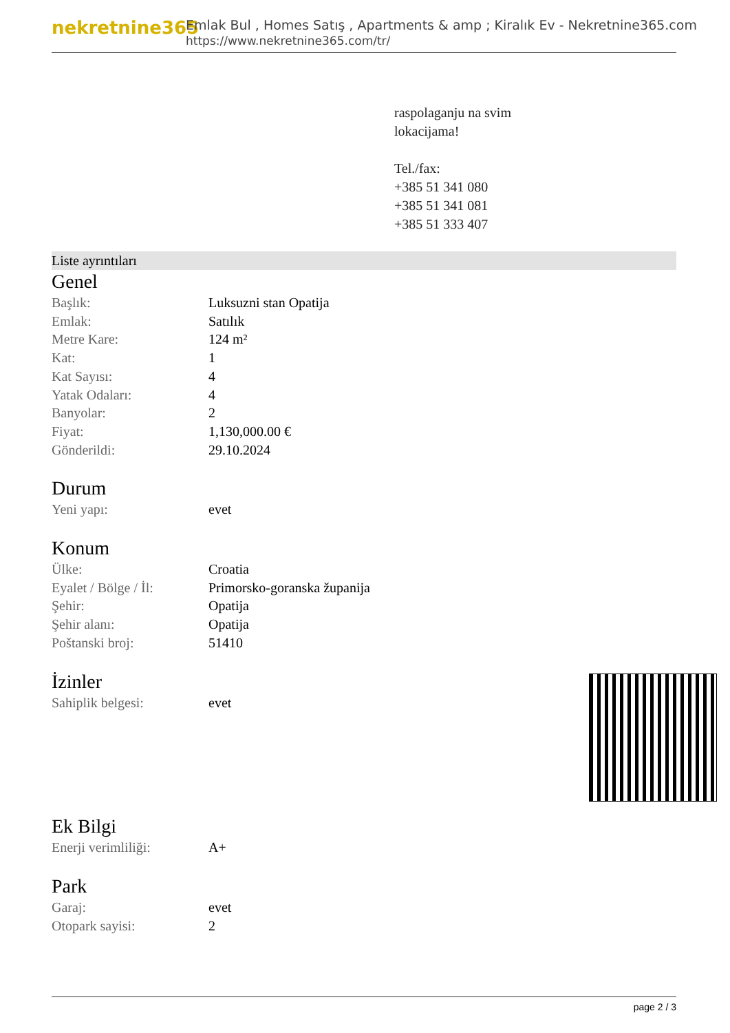nekretnine365
Emlak Bul , Homes Satış , Apartments & amp ; Kiralık Ev - Nekretnine365.com
https://www.nekretnine365.com/tr/
raspolaganju na svim
lokacijama!
Tel./fax:
+385 51 341 080
+385 51 341 081
+385 51 333 407
Liste ayrıntıları
Genel
| Başlık: | Luksuzni stan Opatija |
| Emlak: | Satılık |
| Metre Kare: | 124 m² |
| Kat: | 1 |
| Kat Sayısı: | 4 |
| Yatak Odaları: | 4 |
| Banyolar: | 2 |
| Fiyat: | 1,130,000.00 € |
| Gönderildi: | 29.10.2024 |
Durum
| Yeni yapı: | evet |
Konum
| Ülke: | Croatia |
| Eyalet / Bölge / İl: | Primorsko-goranska županija |
| Şehir: | Opatija |
| Şehir alanı: | Opatija |
| Poštanski broj: | 51410 |
İzinler
| Sahiplik belgesi: | evet |
Ek Bilgi
| Enerji verimliliği: | A+ |
Park
| Garaj: | evet |
| Otopark sayisi: | 2 |
page 2 / 3